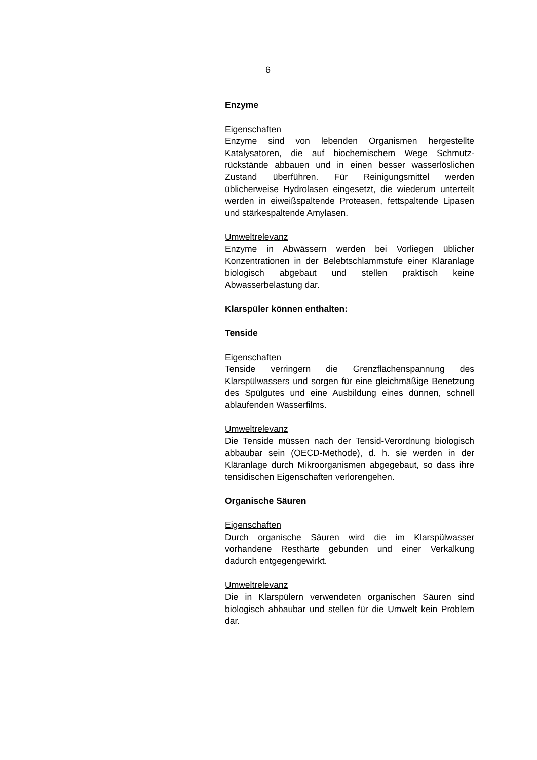6
Enzyme
Eigenschaften
Enzyme sind von lebenden Organismen hergestellte Katalysatoren, die auf biochemischem Wege Schmutz­rückstände abbauen und in einen besser wasserlös­lichen Zustand überführen. Für Reinigungsmittel wer­den üblicherweise Hydrolasen eingesetzt, die wiederum unterteilt werden in eiweißspaltende Proteasen, fett­spaltende Lipasen und stärkespaltende Amylasen.
Umweltrelevanz
Enzyme in Abwässern werden bei Vorliegen üblicher Konzentrationen in der Belebtschlammstufe einer Klär­anlage biologisch abgebaut und stellen praktisch keine Abwasserbelastung dar.
Klarspüler können enthalten:
Tenside
Eigenschaften
Tenside verringern die Grenzflächenspannung des Klarspülwassers und sorgen für eine gleichmäßige Benetzung des Spülgutes und eine Ausbildung eines dünnen, schnell ablaufenden Wasserfilms.
Umweltrelevanz
Die Tenside müssen nach der Tensid-Verordnung bio­logisch abbaubar sein (OECD-Methode), d. h. sie wer­den in der Kläranlage durch Mikroorganismen abge­gebaut, so dass ihre tensidischen Eigenschaften ver­lorengehen.
Organische Säuren
Eigenschaften
Durch organische Säuren wird die im Klarspülwasser vorhandene Resthärte gebunden und einer Verkalkung dadurch entgegengewirkt.
Umweltrelevanz
Die in Klarspülern verwendeten organischen Säuren sind biologisch abbaubar und stellen für die Umwelt kein Problem dar.